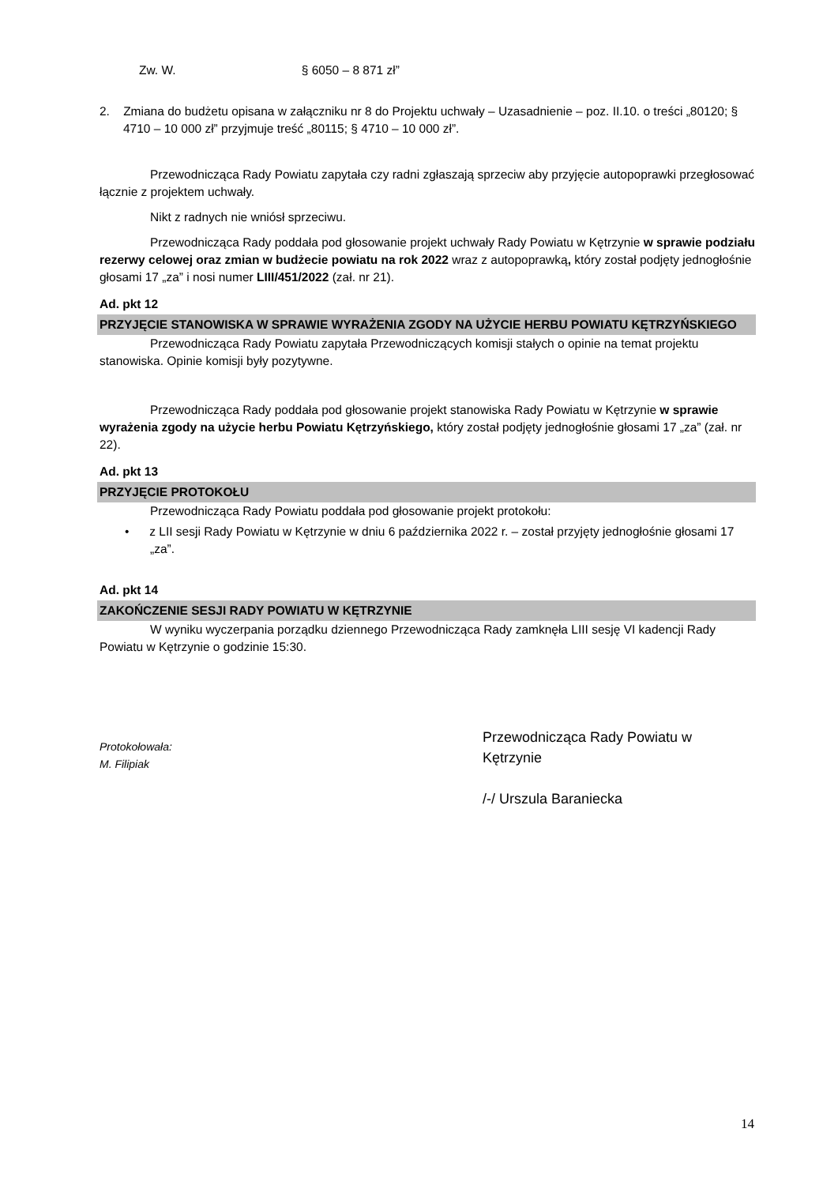Zw. W. § 6050 – 8 871 zł”
2. Zmiana do budżetu opisana w załączniku nr 8 do Projektu uchwały – Uzasadnienie – poz. II.10. o treści „80120; § 4710 – 10 000 zł” przyjmuje treść „80115; § 4710 – 10 000 zł”.
Przewodnicząca Rady Powiatu zapytała czy radni zgłaszają sprzeciw aby przyjęcie autopoprawki przegłosować łącznie z projektem uchwały.
Nikt z radnych nie wniósł sprzeciwu.
Przewodnicząca Rady poddała pod głosowanie projekt uchwały Rady Powiatu w Kętrzynie w sprawie podziału rezerwy celowej oraz zmian w budżecie powiatu na rok 2022 wraz z autopoprawką, który został podjęty jednogłośnie głosami 17 „za” i nosi numer LIII/451/2022 (zał. nr 21).
Ad. pkt 12
PRZYJĘCIE STANOWISKA W SPRAWIE WYRAŻENIA ZGODY NA UŻYCIE HERBU POWIATU KĘTRZYŃSKIEGO
Przewodnicząca Rady Powiatu zapytała Przewodniczących komisji stałych o opinie na temat projektu stanowiska. Opinie komisji były pozytywne.
Przewodnicząca Rady poddała pod głosowanie projekt stanowiska Rady Powiatu w Kętrzynie w sprawie wyrażenia zgody na użycie herbu Powiatu Kętrzyńskiego, który został podjęty jednogłośnie głosami 17 „za” (zał. nr 22).
Ad. pkt 13
PRZYJĘCIE PROTOKOŁU
Przewodnicząca Rady Powiatu poddała pod głosowanie projekt protokołu:
• z LII sesji Rady Powiatu w Kętrzynie w dniu 6 października 2022 r. – został przyjęty jednogłośnie głosami 17 „za”.
Ad. pkt 14
ZAKOŃCZENIE SESJI RADY POWIATU W KĘTRZYNIE
W wyniku wyczerpania porządku dziennego Przewodnicząca Rady zamknęła LIII sesję VI kadencji Rady Powiatu w Kętrzynie o godzinie 15:30.
Protokołowała:
M. Filipiak
Przewodnicząca Rady Powiatu w
Kętrzynie
/-/ Urszula Baraniecka
14